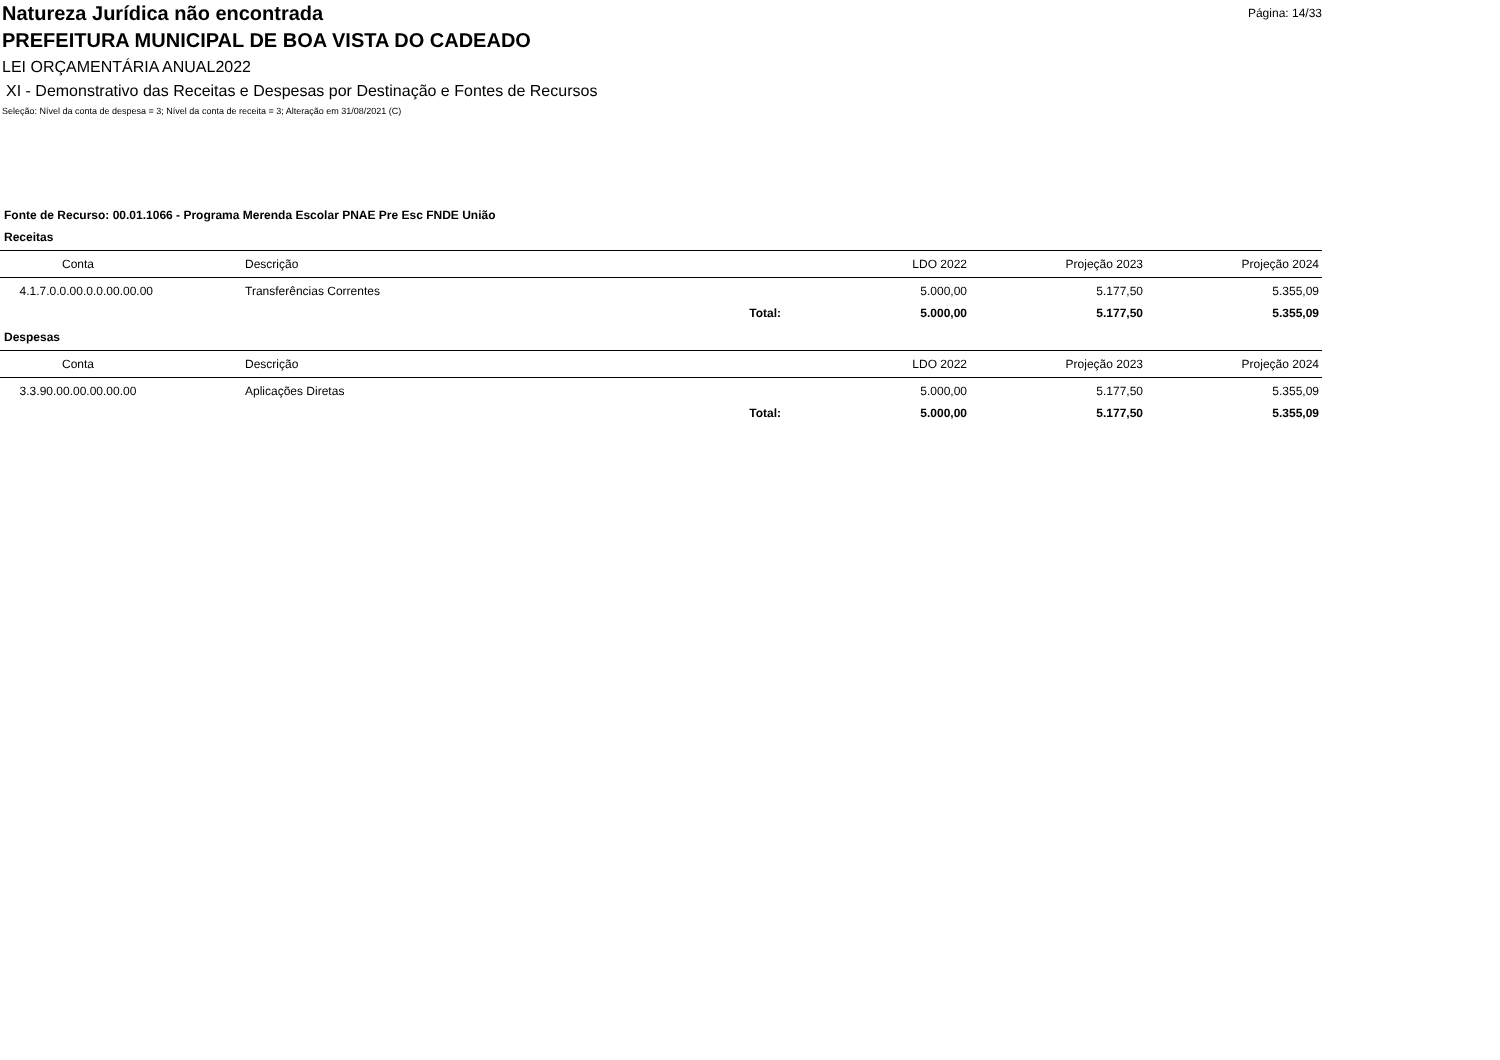Página: 14/33
Natureza Jurídica não encontrada
PREFEITURA MUNICIPAL DE BOA VISTA DO CADEADO
LEI ORÇAMENTÁRIA ANUAL2022
XI - Demonstrativo das Receitas e Despesas por Destinação e Fontes de Recursos
Seleção: Nível da conta de despesa = 3; Nível da conta de receita = 3; Alteração em 31/08/2021 (C)
Fonte de Recurso: 00.01.1066 - Programa Merenda Escolar PNAE Pre Esc FNDE União
Receitas
| Conta | | Descrição | LDO 2022 | Projeção 2023 | Projeção 2024 |
| --- | --- | --- | --- | --- | --- |
| 4.1.7.0.0.00.0.0.00.00.00 | | Transferências Correntes | 5.000,00 | 5.177,50 | 5.355,09 |
| | | Total: | 5.000,00 | 5.177,50 | 5.355,09 |
Despesas
| Conta | | Descrição | LDO 2022 | Projeção 2023 | Projeção 2024 |
| --- | --- | --- | --- | --- | --- |
| 3.3.90.00.00.00.00.00 | | Aplicações Diretas | 5.000,00 | 5.177,50 | 5.355,09 |
| | | Total: | 5.000,00 | 5.177,50 | 5.355,09 |